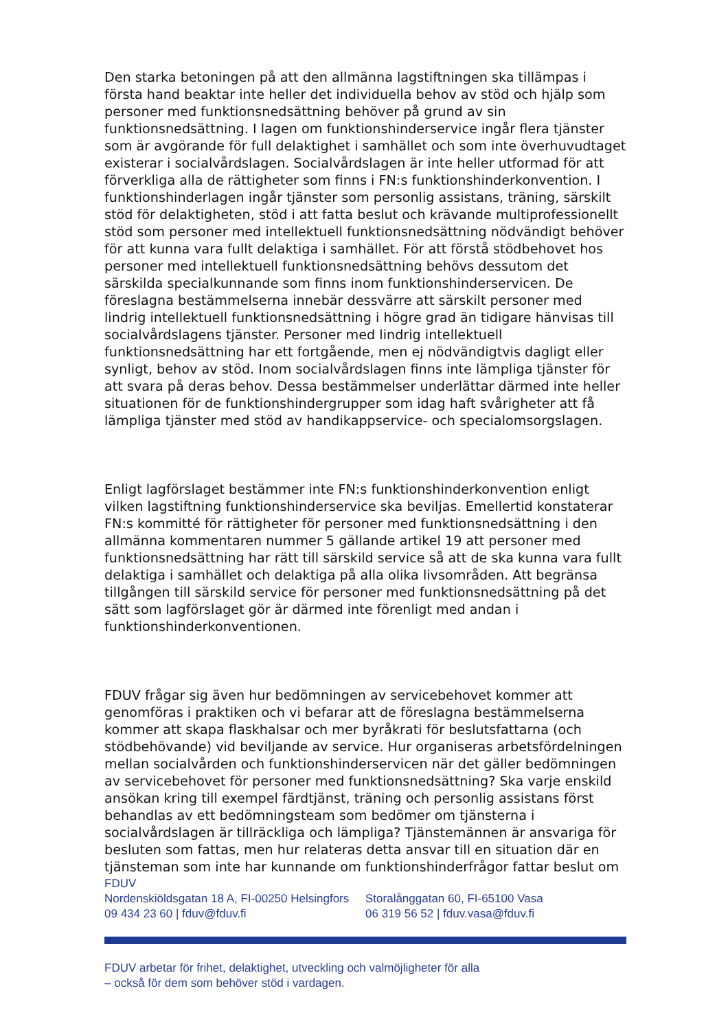Den starka betoningen på att den allmänna lagstiftningen ska tillämpas i första hand beaktar inte heller det individuella behov av stöd och hjälp som personer med funktionsnedsättning behöver på grund av sin funktionsnedsättning. I lagen om funktionshinderservice ingår flera tjänster som är avgörande för full delaktighet i samhället och som inte överhuvudtaget existerar i socialvårdslagen. Socialvårdslagen är inte heller utformad för att förverkliga alla de rättigheter som finns i FN:s funktionshinderkonvention. I funktionshinderlagen ingår tjänster som personlig assistans, träning, särskilt stöd för delaktigheten, stöd i att fatta beslut och krävande multiprofessionellt stöd som personer med intellektuell funktionsnedsättning nödvändigt behöver för att kunna vara fullt delaktiga i samhället. För att förstå stödbehovet hos personer med intellektuell funktionsnedsättning behövs dessutom det särskilda specialkunnande som finns inom funktionshinderservicen. De föreslagna bestämmelserna innebär dessvärre att särskilt personer med lindrig intellektuell funktionsnedsättning i högre grad än tidigare hänvisas till socialvårdslagens tjänster. Personer med lindrig intellektuell funktionsnedsättning har ett fortgående, men ej nödvändigtvis dagligt eller synligt, behov av stöd. Inom socialvårdslagen finns inte lämpliga tjänster för att svara på deras behov. Dessa bestämmelser underlättar därmed inte heller situationen för de funktionshindergrupper som idag haft svårigheter att få lämpliga tjänster med stöd av handikappservice- och specialomsorgslagen.
Enligt lagförslaget bestämmer inte FN:s funktionshinderkonvention enligt vilken lagstiftning funktionshinderservice ska beviljas. Emellertid konstaterar FN:s kommitté för rättigheter för personer med funktionsnedsättning i den allmänna kommentaren nummer 5 gällande artikel 19 att personer med funktionsnedsättning har rätt till särskild service så att de ska kunna vara fullt delaktiga i samhället och delaktiga på alla olika livsområden. Att begränsa tillgången till särskild service för personer med funktionsnedsättning på det sätt som lagförslaget gör är därmed inte förenligt med andan i funktionshinderkonventionen.
FDUV frågar sig även hur bedömningen av servicebehovet kommer att genomföras i praktiken och vi befarar att de föreslagna bestämmelserna kommer att skapa flaskhalsar och mer byråkrati för beslutsfattarna (och stödbehövande) vid beviljande av service. Hur organiseras arbetsfördelningen mellan socialvården och funktionshinderservicen när det gäller bedömningen av servicebehovet för personer med funktionsnedsättning? Ska varje enskild ansökan kring till exempel färdtjänst, träning och personlig assistans först behandlas av ett bedömningsteam som bedömer om tjänsterna i socialvårdslagen är tillräckliga och lämpliga? Tjänstemännen är ansvariga för besluten som fattas, men hur relateras detta ansvar till en situation där en tjänsteman som inte har kunnande om funktionshinderfrågor fattar beslut om
FDUV
Nordenskiöldsgatan 18 A, FI-00250 Helsingfors
09 434 23 60 | fduv@fduv.fi
Storalånggatan 60, FI-65100 Vasa
06 319 56 52 | fduv.vasa@fduv.fi
FDUV arbetar för frihet, delaktighet, utveckling och valmöjligheter för alla
– också för dem som behöver stöd i vardagen.